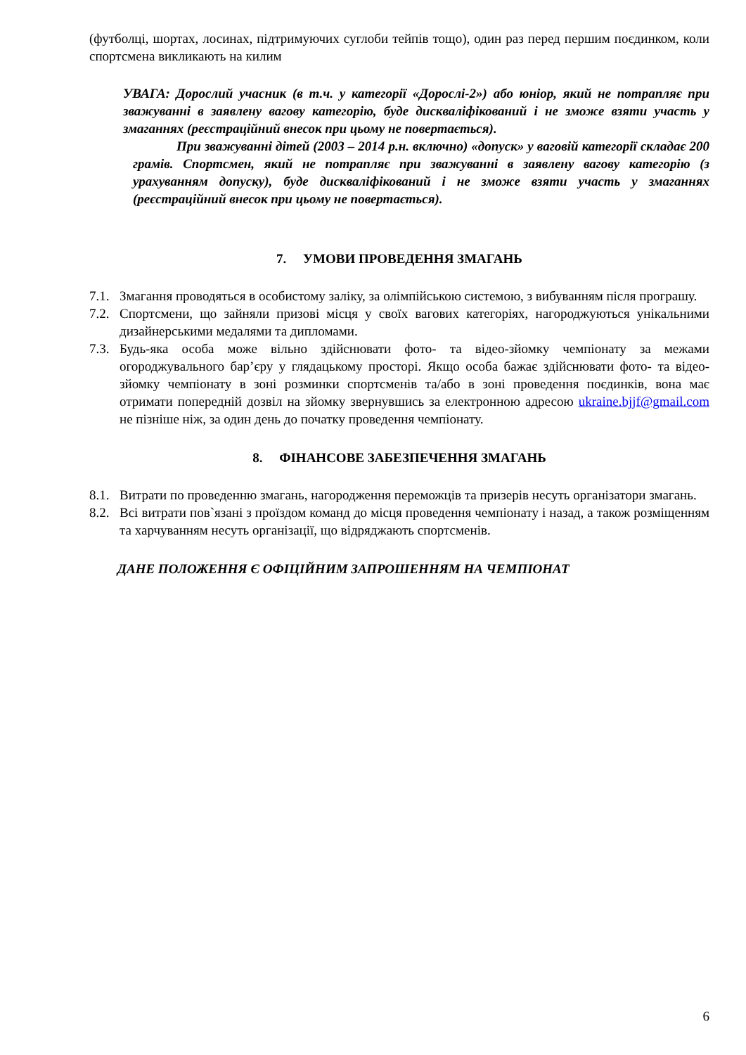(футболці, шортах, лосинах, підтримуючих суглоби тейпів тощо), один раз перед першим поєдинком, коли спортсмена викликають на килим
УВАГА: Дорослий учасник (в т.ч. у категорії «Дорослі-2») або юніор, який не потрапляє при зважуванні в заявлену вагову категорію, буде дискваліфікований і не зможе взяти участь у змаганнях (реєстраційний внесок при цьому не повертається).
При зважуванні дітей (2003 – 2014 р.н. включно) «допуск» у ваговій категорії складає 200 грамів. Спортсмен, який не потрапляє при зважуванні в заявлену вагову категорію (з урахуванням допуску), буде дискваліфікований і не зможе взяти участь у змаганнях (реєстраційний внесок при цьому не повертається).
7. УМОВИ ПРОВЕДЕННЯ ЗМАГАНЬ
7.1.
Змагання проводяться в особистому заліку, за олімпійською системою, з вибуванням після програшу.
7.2.
Спортсмени, що зайняли призові місця у своїх вагових категоріях, нагороджуються унікальними дизайнерськими медалями та дипломами.
7.3.
Будь-яка особа може вільно здійснювати фото- та відео-зйомку чемпіонату за межами огороджувального бар’єру у глядацькому просторі. Якщо особа бажає здійснювати фото- та відео-зйомку чемпіонату в зоні розминки спортсменів та/або в зоні проведення поєдинків, вона має отримати попередній дозвіл на зйомку звернувшись за електронною адресою ukraine.bjjf@gmail.com не пізніше ніж, за один день до початку проведення чемпіонату.
8. ФІНАНСОВЕ ЗАБЕЗПЕЧЕННЯ ЗМАГАНЬ
8.1.
Витрати по проведенню змагань, нагородження переможців та призерів несуть організатори змагань.
8.2.
Всі витрати пов`язані з проїздом команд до місця проведення чемпіонату і назад, а також розміщенням та харчуванням несуть організації, що відряджають спортсменів.
ДАНЕ ПОЛОЖЕННЯ Є ОФІЦІЙНИМ ЗАПРОШЕННЯМ НА ЧЕМПІОНАТ
6